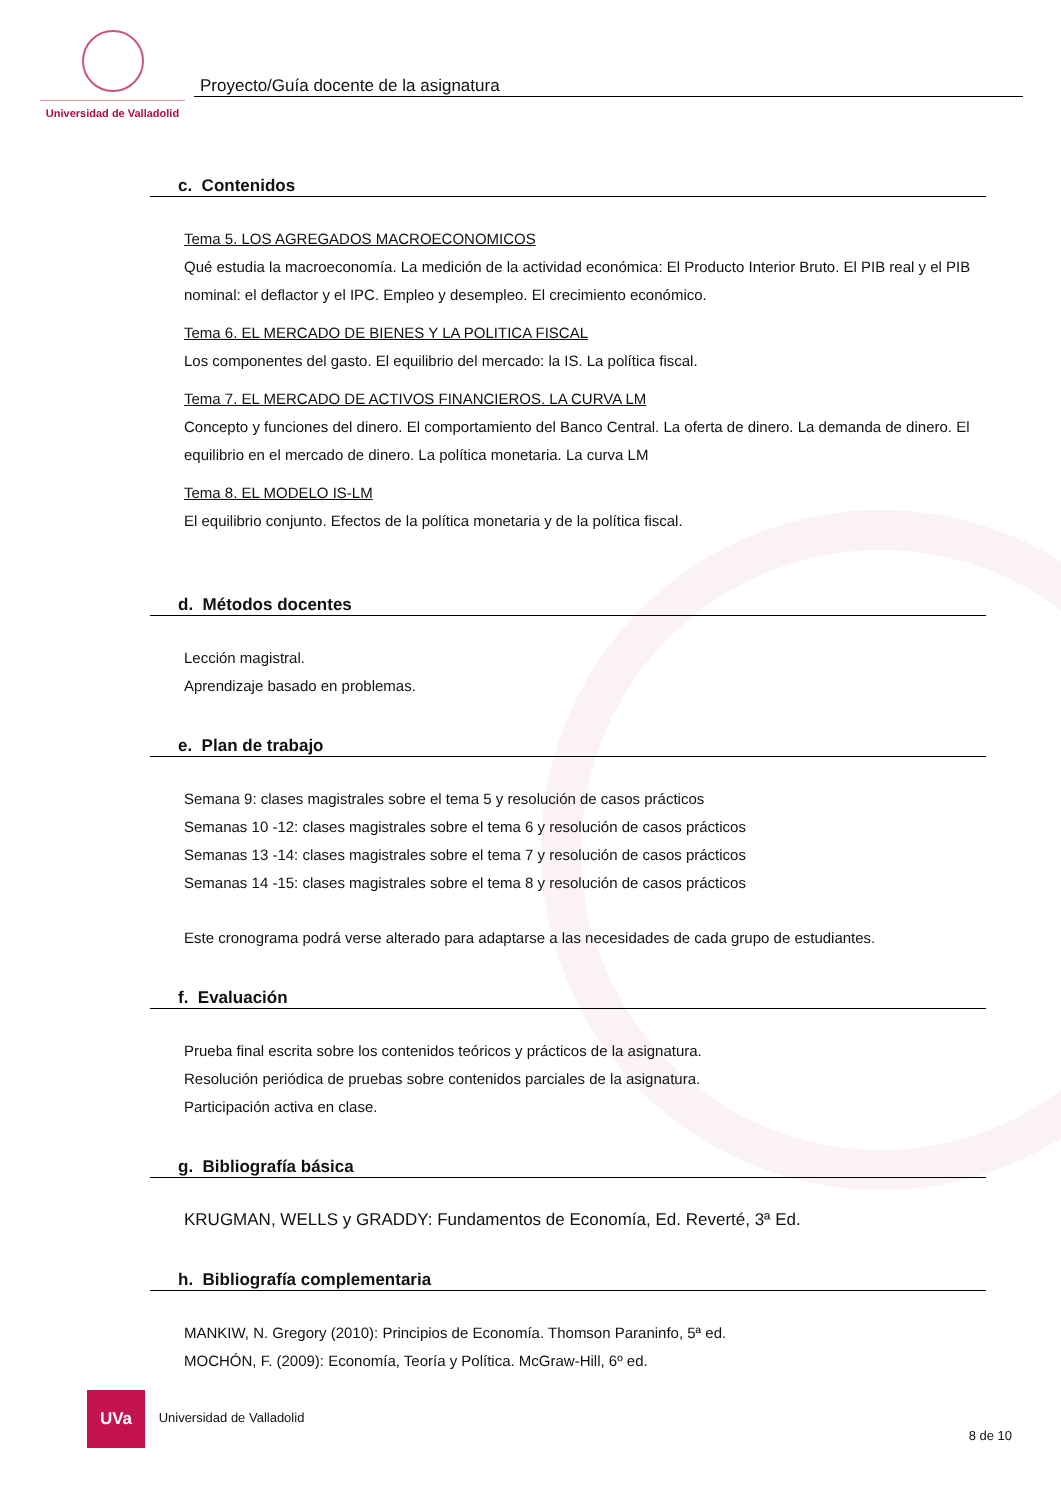Universidad de Valladolid
Proyecto/Guía docente de la asignatura
c. Contenidos
Tema 5. LOS AGREGADOS MACROECONOMICOS
Qué estudia la macroeconomía. La medición de la actividad económica: El Producto Interior Bruto. El PIB real y el PIB nominal: el deflactor y el IPC. Empleo y desempleo. El crecimiento económico.
Tema 6. EL MERCADO DE BIENES Y LA POLITICA FISCAL
Los componentes del gasto. El equilibrio del mercado: la IS. La política fiscal.
Tema 7. EL MERCADO DE ACTIVOS FINANCIEROS. LA CURVA LM
Concepto y funciones del dinero. El comportamiento del Banco Central. La oferta de dinero. La demanda de dinero. El equilibrio en el mercado de dinero. La política monetaria. La curva LM
Tema 8. EL MODELO IS-LM
El equilibrio conjunto. Efectos de la política monetaria y de la política fiscal.
d. Métodos docentes
Lección magistral.
Aprendizaje basado en problemas.
e. Plan de trabajo
Semana 9: clases magistrales sobre el tema 5 y resolución de casos prácticos
Semanas 10 -12: clases magistrales sobre el tema 6 y resolución de casos prácticos
Semanas 13 -14: clases magistrales sobre el tema 7 y resolución de casos prácticos
Semanas 14 -15: clases magistrales sobre el tema 8 y resolución de casos prácticos
Este cronograma podrá verse alterado para adaptarse a las necesidades de cada grupo de estudiantes.
f. Evaluación
Prueba final escrita sobre los contenidos teóricos y prácticos de la asignatura.
Resolución periódica de pruebas sobre contenidos parciales de la asignatura.
Participación activa en clase.
g. Bibliografía básica
KRUGMAN, WELLS y GRADDY: Fundamentos de Economía, Ed. Reverté, 3ª Ed.
h. Bibliografía complementaria
MANKIW, N. Gregory (2010): Principios de Economía. Thomson Paraninfo, 5ª ed.
MOCHÓN, F. (2009): Economía, Teoría y Política. McGraw-Hill, 6º ed.
UVa Universidad de Valladolid 8 de 10